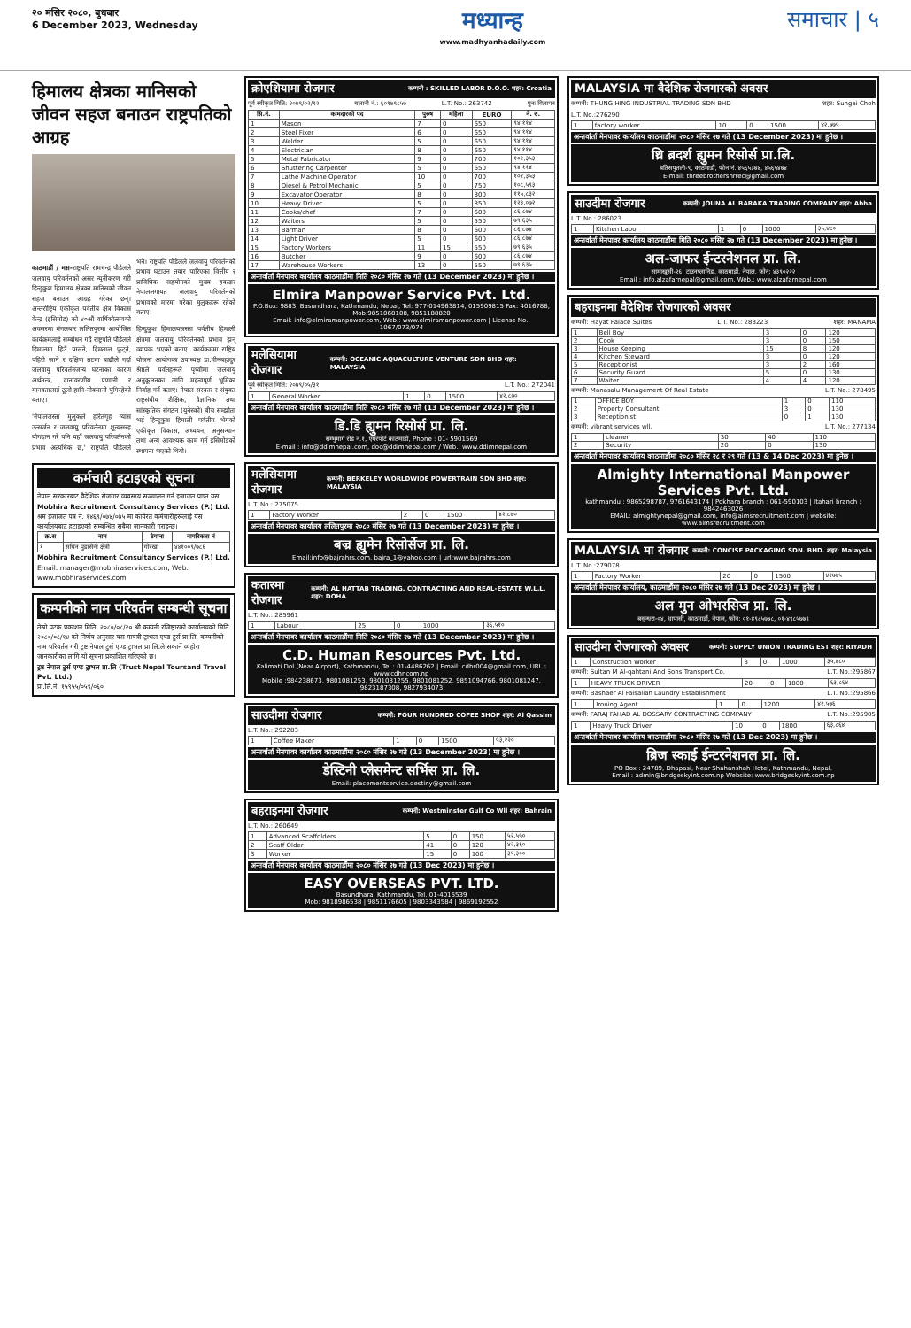२० मंसिर २०८०, बुधबार
6 December 2023, Wednesday
मध्यान्ह
www.madhyanhadaily.com
समाचार | ५
हिमालय क्षेत्रका मानिसको जीवन सहज बनाउन राष्ट्रपतिको आग्रह
काठमाडौं / मस-राष्ट्रपति रामचन्द्र पौडेलले जलवायु परिवर्तनको असर न्यूनीकरण गरी हिन्दुकुश हिमालय क्षेत्रका मानिसको जीवन सहज बनाउन आग्रह गरेका छन्। अन्तर्राष्ट्रिय एकीकृत पर्वतीय क्षेत्र विकास केन्द्र (इसिमोड) को ४०औं वार्षिकोत्सवको अवसरमा मंगलबार ललितपुरमा आयोजित कार्यक्रमलाई सम्बोधन गर्दै राष्ट्रपति पौडेलले हिमालमा हिउँ पग्लने, हिमताल फुट्ने, पहिरो जाने र दक्षिण तटमा बाढीले गर्दा जलवायु परिवर्तनजन्य घटनाका कारण अर्थतन्त्र, वातावरणीय प्रणाली र मानवतालाई ठूलो हानि-नोक्सानी पुगिरहेको बताए।
'नेपालजस्ता मुलुकले हरितगृह ग्यास उत्सर्जन र जलवायु परिवर्तनमा शून्यसरह योगदान गरे पनि यहाँ जलवायु परिवर्तनको प्रभाव अत्यधिक छ,' राष्ट्रपति पौडेलले भने। राष्ट्रपति पौडेलले जलवायु परिवर्तनको प्रभाव घटाउन तयार पारिएका वित्तीय र प्राविधिक सहयोगको मुख्य हकदार नेपाललगायत जलवायु परिवर्तनको प्रभावको मारमा परेका मुलुकहरू रहेको बताए।
हिन्दुकुश हिमालयजस्ता पर्वतीय हिमाली क्षेत्रमा जलवायु परिवर्तनको प्रभाव झन् व्यापक भएको बताए। कार्यक्रममा राष्ट्रिय योजना आयोगका उपाध्यक्ष डा.मीनबहादुर श्रेष्ठले पर्वतहरूले पृथ्वीमा जलवायु अनुकूलनका लागि महत्वपूर्ण भूमिका निर्वाह गर्ने बताए। नेपाल सरकार र संयुक्त राष्ट्रसंघीय शैक्षिक, वैज्ञानिक तथा सांस्कृतिक संगठन (युनेस्को) बीच सम्झौता भई हिन्दुकुश हिमाली पर्वतीय भेगको एकीकृत विकास, अध्ययन, अनुसन्धान तथा अन्य आवश्यक काम गर्न इसिमोडको स्थापना भएको थियो।
कर्मचारी हटाइएको सूचना
नेपाल सरकारबाट वैदेशिक रोजगार व्यवसाय सञ्चालन गर्न इजाजत प्राप्त यस Mobhira Recruitment Consultancy Services (P.) Ltd. श्रम इजाजत पत्र नं. १४६९/०७४/०७५ मा कार्यरत कर्मचारीहरूलाई यस कार्यालयबाट हटाइएको सम्बन्धित सबैमा जानकारी गराइन्छ।
| क्र.स | नाम | ठेगाना | नागरिकता नं |
| --- | --- | --- | --- |
| १ | सचिन पुडासैनी क्षेत्री | गोरखा | ४४१००९/७८६ |
Mobhira Recruitment Consultancy Services (P.) Ltd.
Email: manager@mobhiraservices.com, Web: www.mobhiraservices.com
कम्पनीको नाम परिवर्तन सम्बन्धी सूचना
तेस्रो पटक प्रकाशन मिति: २०८०/०८/२० श्री कम्पनी रजिष्ट्रारको कार्यालयको मिति २०८०/०८/१४ को निर्णय अनुसार यस गायत्री ट्राभल एण्ड टुर्स प्रा.लि. कम्पनीको नाम परिवर्तन गरी ट्रष्ट नेपाल टुर्स एण्ड ट्राभल प्रा.लि.ले सकार्ने व्यहोरा जानकारीका लागि यो सूचना प्रकाशित गरिएको छ।
ट्रष्ट नेपाल टुर्स एण्ड ट्राभल प्रा.लि (Trust Nepal Toursand Travel Pvt. Ltd.)
प्रा.लि.नं. १५९५५/०५९/०६०
क्रोएशियामा रोजगार कम्पनी : SKILLED LABOR D.O.O. शहर: Croatia
पूर्व स्वीकृत मिति: २०७९/०२/१२ चलानी नं.: ६०१७९८५७ L.T. No.: 263742 पुनः विज्ञापन
| सि.नं. | कामदारको पद | पुरुष | महिला | EURO | ने. रु. |
| --- | --- | --- | --- | --- | --- |
| 1 | Mason | 7 | 0 | 650 | ९४,११४ |
| 2 | Steel Fixer | 6 | 0 | 650 | ९४,११४ |
| 3 | Welder | 5 | 0 | 650 | ९४,११४ |
| 4 | Electrician | 8 | 0 | 650 | ९४,११४ |
| 5 | Metal Fabricator | 9 | 0 | 700 | १०१,३५३ |
| 6 | Shuttering Carpenter | 5 | 0 | 650 | ९४,११४ |
| 7 | Lathe Machine Operator | 10 | 0 | 700 | १०१,३५३ |
| 8 | Diesel & Petrol Mechanic | 5 | 0 | 750 | १०८,५९३ |
| 9 | Excavator Operator | 8 | 0 | 800 | ११५,८३२ |
| 10 | Heavy Driver | 5 | 0 | 850 | १२३,०७२ |
| 11 | Cooks/chef | 7 | 0 | 600 | ८६,८७४ |
| 12 | Waiters | 5 | 0 | 550 | ७९,६३५ |
| 13 | Barman | 8 | 0 | 600 | ८६,८७४ |
| 14 | Light Driver | 5 | 0 | 600 | ८६,८७४ |
| 15 | Factory Workers | 11 | 15 | 550 | ७९,६३५ |
| 16 | Butcher | 9 | 0 | 600 | ८६,८७४ |
| 17 | Warehouse Workers | 13 | 0 | 550 | ७९,६३५ |
अन्तर्वार्ता मेनपावर कार्यालय काठमाडौंमा मिति २०८० मंसिर २७ गते (13 December 2023) मा हुनेछ ।
Elmira Manpower Service Pvt. Ltd.
P.O.Box: 9883, Basundhara, Kathmandu, Nepal, Tel: 977-014963814, 015909815 Fax: 4016788, Mob:9851068108, 9851188820
Email: info@elmiramanpower.com, Web.: www.elmiramanpower.com | License No.: 1067/073/074
मलेसियामा रोजगार कम्पनी: OCEANIC AQUACULTURE VENTURE SDN BHD शहर: MALAYSIA
पूर्व स्वीकृत मिति: २०७९/०५/३१ L.T. No.: 272041
| 1 | General Worker | 1 | 0 | 1500 | ४२,८७० |
अन्तर्वार्ता मेनपावर कार्यालय काठमाडौंमा मिति २०८० मंसिर २७ गते (13 December 2023) मा हुनेछ ।
डि.डि ह्युमन रिसोर्स प्रा. लि.
सम्भुमार्ग रोड नं.१, एयरपोर्ट काठमाडौं, Phone : 01- 5901569
E-mail : info@ddimnepal.com, doc@ddimnepal.com / Web.: www.ddimnepal.com
मलेसियामा रोजगार कम्पनी: BERKELEY WORLDWIDE POWERTRAIN SDN BHD शहर: MALAYSIA
L.T. No.: 275075
| 1 | Factory Worker | 2 | 0 | 1500 | ४२,८७० |
अन्तर्वार्ता मेनपावर कार्यालय ललितपुरमा २०८० मंसिर २७ गते (13 December 2023) मा हुनेछ ।
बज्र ह्युमेन रिसोर्सेज प्रा. लि.
Email:info@bajrahrs.com, bajra_1@yahoo.com | url:www.bajrahrs.com
कतारमा रोजगार कम्पनी: AL HATTAB TRADING, CONTRACTING AND REAL-ESTATE W.L.L. शहर: DOHA
L.T. No.: 285961
| 1 | Labour | 25 | 0 | 1000 | ३६,५१० |
अन्तर्वार्ता मेनपावर कार्यालय काठमाडौंमा मिति २०८० मंसिर २७ गते (13 December 2023) मा हुनेछ ।
C.D. Human Resources Pvt. Ltd.
Kalimati Dol (Near Airport), Kathmandu, Tel.: 01-4486262 | Email: cdhr004@gmail.com, URL : www.cdhr.com.np
Mobile :9842386​73, 9801081253, 9801081255, 9801081252, 9851094766, 9801081247, 9823187308, 9827934073
साउदीमा रोजगार कम्पनी: FOUR HUNDRED COFEE SHOP शहर: Al Qassim
L.T. No.: 292283
| 1 | Coffee Maker | 1 | 0 | 1500 | ५३,२२० |
अन्तर्वार्ता मेनपावर कार्यालय काठमाडौंमा २०८० मंसिर २७ गते (13 December 2023) मा हुनेछ ।
डेस्टिनी प्लेसमेन्ट सर्भिस प्रा. लि.
Email: placementservice.destiny@gmail.com
बहराइनमा रोजगार कम्पनी: Westminster Gulf Co Wll शहर: Bahrain
L.T. No.: 260649
| 1 | Advanced Scaffolders | 5 | 0 | 150 | ५२,५५० |
| 2 | Scaff Older | 41 | 0 | 120 | ४२,३६० |
| 3 | Worker | 15 | 0 | 100 | ३५,३०० |
अन्तर्वार्ता मेनपावर कार्यालय काठमाडौंमा २०८० मंसिर २७ गते (13 Dec 2023) मा हुनेछ ।
EASY OVERSEAS PVT. LTD.
Basundhara, Kathmandu, Tel.:01-4016539
Mob: 9818986538 | 9851176605 | 9803343584 | 9869192552
MALAYSIA मा वैदेशिक रोजगारको अवसर
कम्पनी: THUNG HING INDUSTRIAL TRADING SDN BHD शहर: Sungai Choh
L.T. No.:276290
| 1 | factory worker | 10 | 0 | 1500 | ४२,७७५ |
अन्तर्वार्ता मेनपावर कार्यालय काठमाडौंमा २०८० मंसिर २७ गते (13 December 2023) मा हुनेछ ।
थ्रि ब्रदर्श ह्युमन रिसोर्स प्रा.लि.
बतिसपुतली-९, काठमाडौं, फोन नं. ४५६५३७४, ४५६५४७४
E-mail: threebrothershrrec@gmail.com
साउदीमा रोजगार कम्पनी: JOUNA AL BARAKA TRADING COMPANY शहर: Abha
L.T. No.: 286023
| 1 | Kitchen Labor | 1 | 0 | 1000 | ३५,४८० |
अन्तर्वार्ता मेनपावर कार्यालय काठमाडौंमा मिति २०८० मंसिर २७ गते (13 December 2023) मा हुनेछ ।
अल-जाफर ईन्टरनेशनल प्रा. लि.
सामाखुसी-२६, टाउनप्लानिङ, काठमाडौं, नेपाल, फोन: ४३९०२२२
Email : info.alzafarnepal@gmail.com, Web.: www.alzafarnepal.com
बहराइनमा वैदेशिक रोजगारको अवसर
कम्पनी: Hayat Palace Suites L.T. No.: 288223 शहर: MANAMA
| 1 | Bell Boy | 3 | 0 | 120 |
| 2 | Cook | 3 | 0 | 150 |
| 3 | House Keeping | 15 | 8 | 120 |
| 4 | Kitchen Steward | 3 | 0 | 120 |
| 5 | Receptionist | 3 | 2 | 160 |
| 6 | Security Guard | 5 | 0 | 130 |
| 7 | Waiter | 4 | 4 | 120 |
कम्पनी: Manasalu Management Of Real Estate L.T. No.: 278495
| 1 | OFFICE BOY | 1 | 0 | 110 |
| 2 | Property Consultant | 3 | 0 | 130 |
| 3 | Receptionist | 0 | 1 | 130 |
कम्पनी: vibrant services wll. L.T. No.: 277134
| 1 | cleaner | 30 | 40 | 110 |
| 2 | Security | 20 | 0 | 130 |
अन्तर्वार्ता मेनपावर कार्यालय काठमाडौंमा २०८० मंसिर २८ र २९ गते (13 & 14 Dec 2023) मा हुनेछ ।
Almighty International Manpower Services Pvt. Ltd.
kathmandu : 9865298787, 9761643174 | Pokhara branch : 061-590103 | Itahari branch : 9842463026
EMAIL: almightynepal@gmail.com, info@aimsrecruitment.com | website: www.aimsrecruitment.com
MALAYSIA मा रोजगार कम्पनी: CONCISE PACKAGING SDN. BHD. शहर: Malaysia
L.T. No.:279078
| 1 | Factory Worker | 20 | 0 | 1500 | ४२७७५ |
अन्तर्वार्ता मेनपावर कार्यालय, काठमाडौंमा २०८० मंसिर २७ गते (13 Dec 2023) मा हुनेछ ।
अल मुन ओभरसिज प्रा. लि.
बसुन्धरा-०४, धापासी, काठमाडौं, नेपाल, फोन: ०१-४९८५७७८, ०१-४९८५७७९
साउदीमा रोजगारको अवसर कम्पनी: SUPPLY UNION TRADING EST शहर: RIYADH
| 1 | Construction Worker | 3 | 0 | 1000 | ३५,४८० |
कम्पनी: Sultan M Al-qahtani And Sons Transport Co. L.T. No.:295867
| 1 | HEAVY TRUCK DRIVER | 20 | 0 | 1800 | ६३,८६४ |
कम्पनी: Bashaer Al Faisaliah Laundry Establishment L.T. No.:295866
| 1 | Ironing Agent | 1 | 0 | 1200 | ४२,५७६ |
कम्पनी: FARAJ FAHAD AL DOSSARY CONTRACTING COMPANY L.T. No.:295905
| 1 | Heavy Truck Driver | 10 | 0 | 1800 | ६३,८६४ |
अन्तर्वार्ता मेनपावर कार्यालय काठमाडौंमा २०८० मंसिर २७ गते (13 Dec 2023) मा हुनेछ ।
ब्रिज स्काई ईन्टरनेशनल प्रा. लि.
PO Box : 24789, Dhapasi, Near Shahanshah Hotel, Kathmandu, Nepal.
Email : admin@bridgeskyint.com.np Website: www.bridgeskyint.com.np